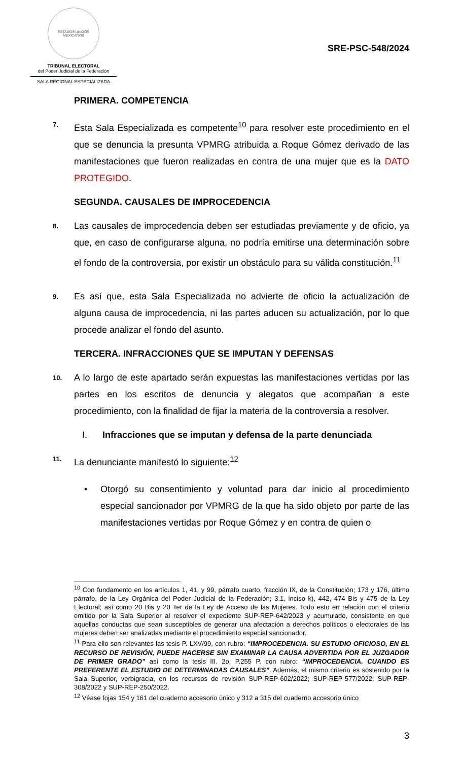ESTADOS UNIDOS MEXICANOS
TRIBUNAL ELECTORAL
del Poder Judicial de la Federación
SALA REGIONAL ESPECIALIZADA
SRE-PSC-548/2024
PRIMERA. COMPETENCIA
7. Esta Sala Especializada es competente<sup>10</sup> para resolver este procedimiento en el que se denuncia la presunta VPMRG atribuida a Roque Gómez derivado de las manifestaciones que fueron realizadas en contra de una mujer que es la DATO PROTEGIDO.
SEGUNDA. CAUSALES DE IMPROCEDENCIA
8. Las causales de improcedencia deben ser estudiadas previamente y de oficio, ya que, en caso de configurarse alguna, no podría emitirse una determinación sobre el fondo de la controversia, por existir un obstáculo para su válida constitución.<sup>11</sup>
9. Es así que, esta Sala Especializada no advierte de oficio la actualización de alguna causa de improcedencia, ni las partes aducen su actualización, por lo que procede analizar el fondo del asunto.
TERCERA. INFRACCIONES QUE SE IMPUTAN Y DEFENSAS
10. A lo largo de este apartado serán expuestas las manifestaciones vertidas por las partes en los escritos de denuncia y alegatos que acompañan a este procedimiento, con la finalidad de fijar la materia de la controversia a resolver.
I. Infracciones que se imputan y defensa de la parte denunciada
11. La denunciante manifestó lo siguiente:<sup>12</sup>
• Otorgó su consentimiento y voluntad para dar inicio al procedimiento especial sancionador por VPMRG de la que ha sido objeto por parte de las manifestaciones vertidas por Roque Gómez y en contra de quien o
<sup>10</sup> Con fundamento en los artículos 1, 41, y 99, párrafo cuarto, fracción IX, de la Constitución; 173 y 176, último párrafo, de la Ley Orgánica del Poder Judicial de la Federación; 3.1, inciso k), 442, 474 Bis y 475 de la Ley Electoral; así como 20 Bis y 20 Ter de la Ley de Acceso de las Mujeres. Todo esto en relación con el criterio emitido por la Sala Superior al resolver el expediente SUP-REP-642/2023 y acumulado, consistente en que aquellas conductas que sean susceptibles de generar una afectación a derechos políticos o electorales de las mujeres deben ser analizadas mediante el procedimiento especial sancionador.
<sup>11</sup> Para ello son relevantes las tesis P. LXV/99, con rubro: “IMPROCEDENCIA. SU ESTUDIO OFICIOSO, EN EL RECURSO DE REVISIÓN, PUEDE HACERSE SIN EXAMINAR LA CAUSA ADVERTIDA POR EL JUZGADOR DE PRIMER GRADO” así como la tesis III. 2o. P.255 P. con rubro: “IMPROCEDENCIA. CUANDO ES PREFERENTE EL ESTUDIO DE DETERMINADAS CAUSALES”. Además, el mismo criterio es sostenido por la Sala Superior, verbigracia, en los recursos de revisión SUP-REP-602/2022; SUP-REP-577/2022; SUP-REP-308/2022 y SUP-REP-250/2022.
<sup>12</sup> Véase fojas 154 y 161 del cuaderno accesorio único y 312 a 315 del cuaderno accesorio único
3